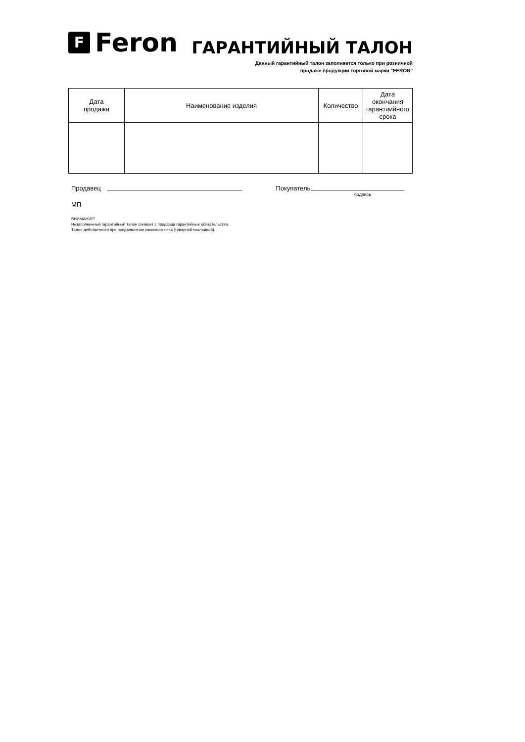F Feron
ГАРАНТИЙНЫЙ ТАЛОН
Данный гарантийный талон заполняется только при розничной
продаже продукции торговой марки "FERON"
| Дата продажи | Наименование изделия | Количество | Дата окончания гарантиийного срока |
| --- | --- | --- | --- |
Продавец Покупатель
подпись
МП
ВНИМАНИЕ!
Незаполненный гарантийный талон снимает с продавца гарантийные обязательства.
Талон действителен при предъявлении кассового чека (товарной накладной).